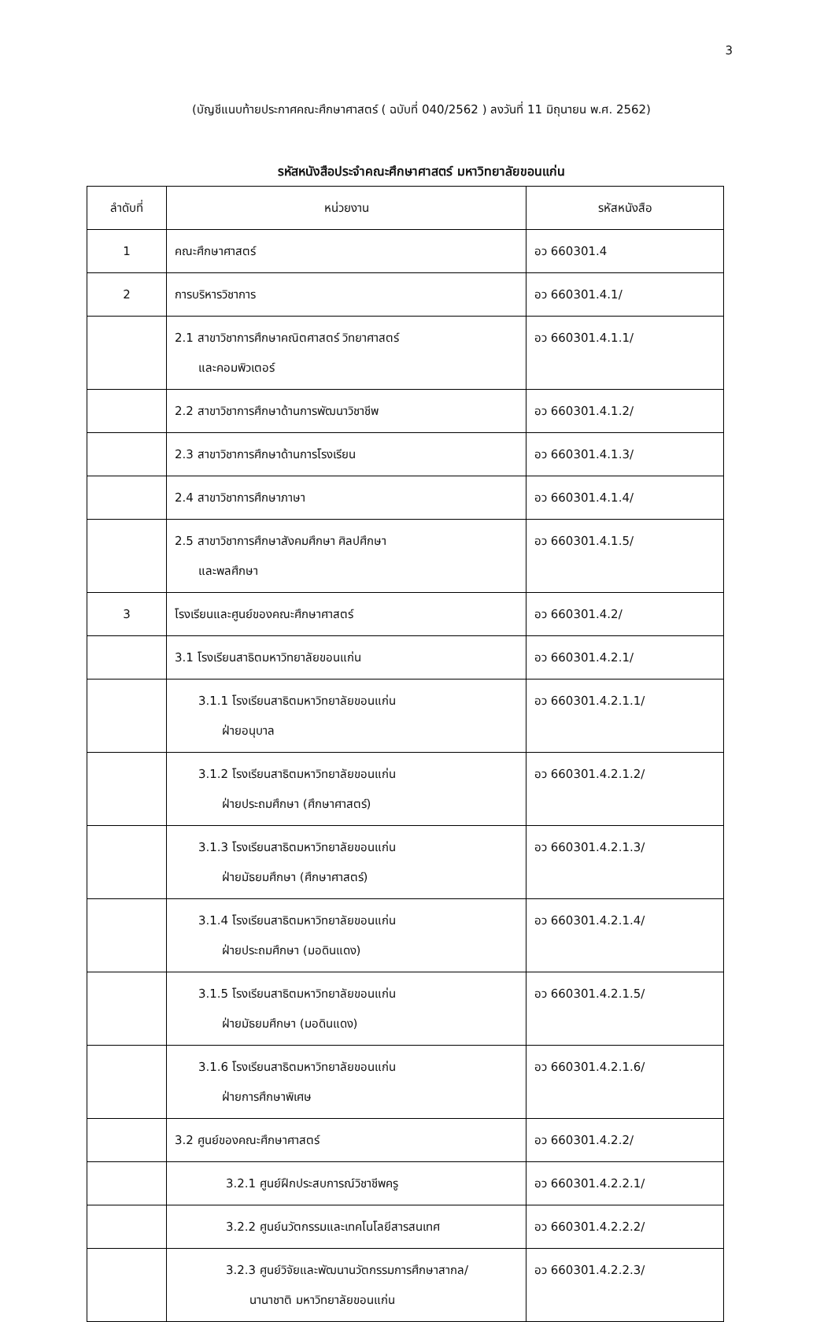3
(บัญชีแนบท้ายประกาศคณะศึกษาศาสตร์ ( ฉบับที่ 040/2562 ) ลงวันที่ 11 มิถุนายน พ.ศ. 2562)
รหัสหนังสือประจำคณะศึกษาศาสตร์ มหาวิทยาลัยขอนแก่น
| ลำดับที่ | หน่วยงาน | รหัสหนังสือ |
| --- | --- | --- |
| 1 | คณะศึกษาศาสตร์ | อว 660301.4 |
| 2 | การบริหารวิชาการ | อว 660301.4.1/ |
| | 2.1 สาขาวิชาการศึกษาคณิตศาสตร์ วิทยาศาสตร์ และคอมพิวเตอร์ | อว 660301.4.1.1/ |
| | 2.2 สาขาวิชาการศึกษาด้านการพัฒนาวิชาชีพ | อว 660301.4.1.2/ |
| | 2.3 สาขาวิชาการศึกษาด้านการโรงเรียน | อว 660301.4.1.3/ |
| | 2.4 สาขาวิชาการศึกษาภาษา | อว 660301.4.1.4/ |
| | 2.5 สาขาวิชาการศึกษาสังคมศึกษา ศิลปศึกษา และพลศึกษา | อว 660301.4.1.5/ |
| 3 | โรงเรียนและศูนย์ของคณะศึกษาศาสตร์ | อว 660301.4.2/ |
| | 3.1 โรงเรียนสาธิตมหาวิทยาลัยขอนแก่น | อว 660301.4.2.1/ |
| | 3.1.1 โรงเรียนสาธิตมหาวิทยาลัยขอนแก่น ฝ่ายอนุบาล | อว 660301.4.2.1.1/ |
| | 3.1.2 โรงเรียนสาธิตมหาวิทยาลัยขอนแก่น ฝ่ายประถมศึกษา (ศึกษาศาสตร์) | อว 660301.4.2.1.2/ |
| | 3.1.3 โรงเรียนสาธิตมหาวิทยาลัยขอนแก่น ฝ่ายมัธยมศึกษา (ศึกษาศาสตร์) | อว 660301.4.2.1.3/ |
| | 3.1.4 โรงเรียนสาธิตมหาวิทยาลัยขอนแก่น ฝ่ายประถมศึกษา (มอดินแดง) | อว 660301.4.2.1.4/ |
| | 3.1.5 โรงเรียนสาธิตมหาวิทยาลัยขอนแก่น ฝ่ายมัธยมศึกษา (มอดินแดง) | อว 660301.4.2.1.5/ |
| | 3.1.6 โรงเรียนสาธิตมหาวิทยาลัยขอนแก่น ฝ่ายการศึกษาพิเศษ | อว 660301.4.2.1.6/ |
| | 3.2 ศูนย์ของคณะศึกษาศาสตร์ | อว 660301.4.2.2/ |
| | 3.2.1 ศูนย์ฝึกประสบการณ์วิชาชีพครู | อว 660301.4.2.2.1/ |
| | 3.2.2 ศูนย์นวัตกรรมและเทคโนโลยีสารสนเทศ | อว 660301.4.2.2.2/ |
| | 3.2.3 ศูนย์วิจัยและพัฒนานวัตกรรมการศึกษาสากล/ นานาชาติ มหาวิทยาลัยขอนแก่น | อว 660301.4.2.2.3/ |